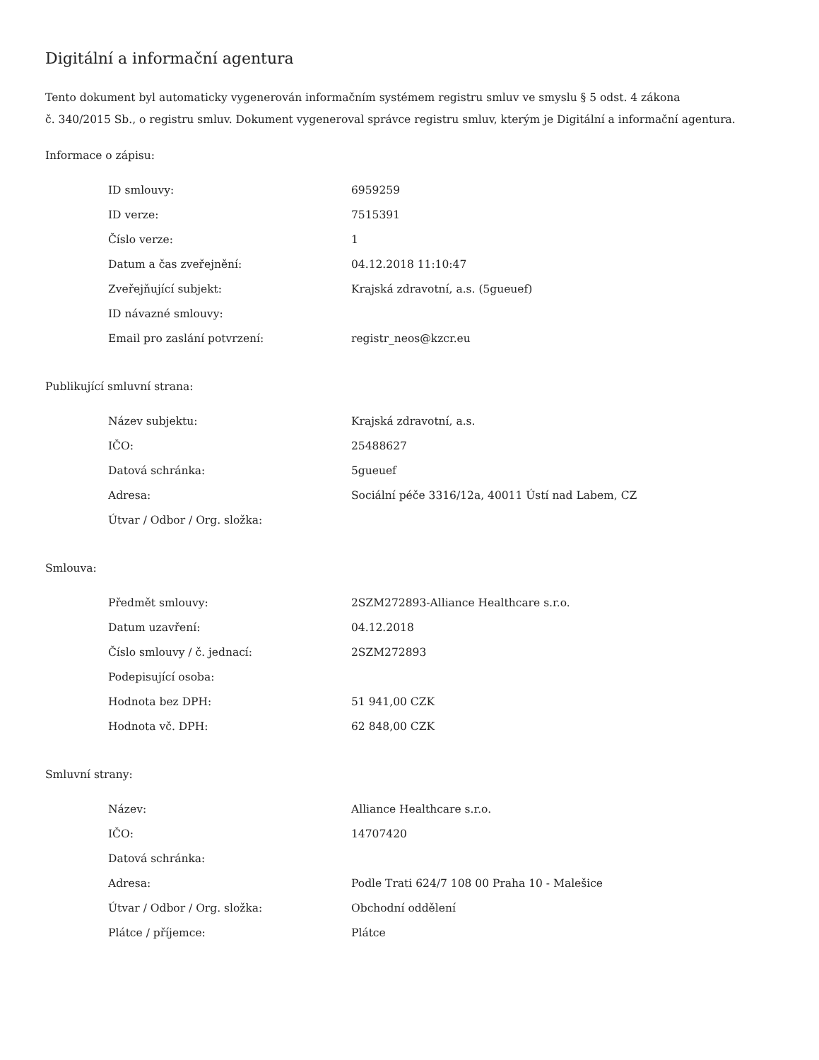Digitální a informační agentura
Tento dokument byl automaticky vygenerován informačním systémem registru smluv ve smyslu § 5 odst. 4 zákona
č. 340/2015 Sb., o registru smluv. Dokument vygeneroval správce registru smluv, kterým je Digitální a informační agentura.
Informace o zápisu:
| ID smlouvy: | 6959259 |
| ID verze: | 7515391 |
| Číslo verze: | 1 |
| Datum a čas zveřejnění: | 04.12.2018 11:10:47 |
| Zveřejňující subjekt: | Krajská zdravotní, a.s. (5gueuef) |
| ID návazné smlouvy: | |
| Email pro zaslání potvrzení: | registr_neos@kzcr.eu |
Publikující smluvní strana:
| Název subjektu: | Krajská zdravotní, a.s. |
| IČO: | 25488627 |
| Datová schránka: | 5gueuef |
| Adresa: | Sociální péče 3316/12a, 40011 Ústí nad Labem, CZ |
| Útvar / Odbor / Org. složka: | |
Smlouva:
| Předmět smlouvy: | 2SZM272893-Alliance Healthcare s.r.o. |
| Datum uzavření: | 04.12.2018 |
| Číslo smlouvy / č. jednací: | 2SZM272893 |
| Podepisující osoba: | |
| Hodnota bez DPH: | 51 941,00 CZK |
| Hodnota vč. DPH: | 62 848,00 CZK |
Smluvní strany:
| Název: | Alliance Healthcare s.r.o. |
| IČO: | 14707420 |
| Datová schránka: | |
| Adresa: | Podle Trati 624/7 108 00 Praha 10 - Malešice |
| Útvar / Odbor / Org. složka: | Obchodní oddělení |
| Plátce / příjemce: | Plátce |